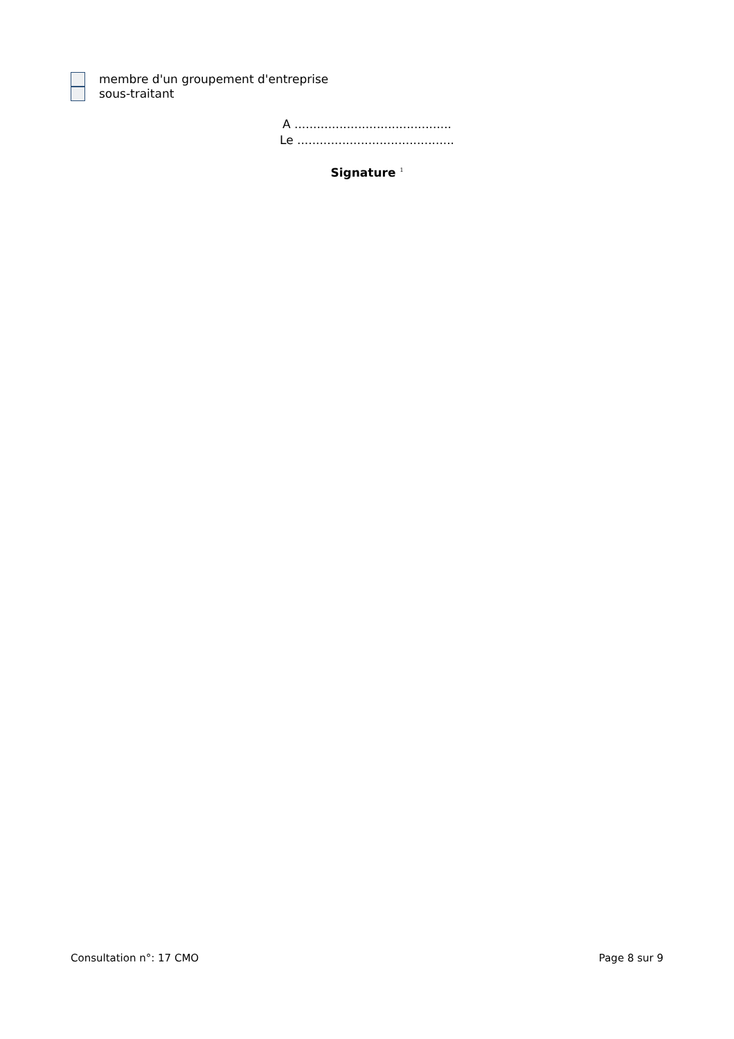membre d'un groupement d'entreprise
sous-traitant
A ..........................................
Le ..........................................
Signature <sup>1</sup>
Consultation n°: 17 CMO Page 8 sur 9